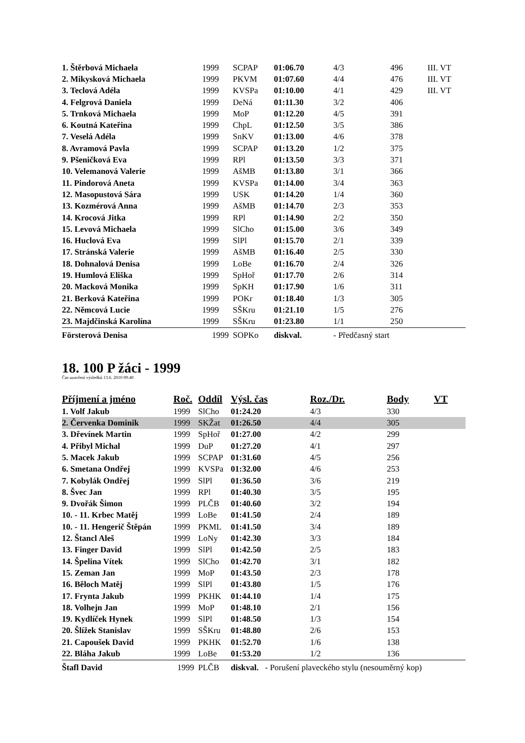| 1. Štěrbová Michaela | 1999 | SCPAP | 01:06.70 | 4/3 | 496 | III. VT |
| 2. Mikysková Michaela | 1999 | PKVM | 01:07.60 | 4/4 | 476 | III. VT |
| 3. Teclová Adéla | 1999 | KVSPa | 01:10.00 | 4/1 | 429 | III. VT |
| 4. Felgrová Daniela | 1999 | DeNá | 01:11.30 | 3/2 | 406 | |
| 5. Trnková Michaela | 1999 | MoP | 01:12.20 | 4/5 | 391 | |
| 6. Koutná Kateřina | 1999 | ChpL | 01:12.50 | 3/5 | 386 | |
| 7. Veselá Adéla | 1999 | SnKV | 01:13.00 | 4/6 | 378 | |
| 8. Avramová Pavla | 1999 | SCPAP | 01:13.20 | 1/2 | 375 | |
| 9. Pšeničková Eva | 1999 | RPl | 01:13.50 | 3/3 | 371 | |
| 10. Velemanová Valerie | 1999 | AšMB | 01:13.80 | 3/1 | 366 | |
| 11. Pindorová Aneta | 1999 | KVSPa | 01:14.00 | 3/4 | 363 | |
| 12. Masopustová Sára | 1999 | USK | 01:14.20 | 1/4 | 360 | |
| 13. Kozmérová Anna | 1999 | AšMB | 01:14.70 | 2/3 | 353 | |
| 14. Krocová Jitka | 1999 | RPl | 01:14.90 | 2/2 | 350 | |
| 15. Levová Michaela | 1999 | SlCho | 01:15.00 | 3/6 | 349 | |
| 16. Huclová Eva | 1999 | SlPl | 01:15.70 | 2/1 | 339 | |
| 17. Stránská Valerie | 1999 | AšMB | 01:16.40 | 2/5 | 330 | |
| 18. Dohnalová Denisa | 1999 | LoBe | 01:16.70 | 2/4 | 326 | |
| 19. Humlová Eliška | 1999 | SpHoř | 01:17.70 | 2/6 | 314 | |
| 20. Macková Monika | 1999 | SpKH | 01:17.90 | 1/6 | 311 | |
| 21. Berková Kateřina | 1999 | POKr | 01:18.40 | 1/3 | 305 | |
| 22. Němcová Lucie | 1999 | SŠKru | 01:21.10 | 1/5 | 276 | |
| 23. Majdčinská Karolína | 1999 | SŠKru | 01:23.80 | 1/1 | 250 | |
| Försterová Denisa | 1999 | SOPKo | diskval. | - Předčasný start | | |
18. 100 P žáci - 1999
Čas uzavření výsledků 13.6. 2010 09:40
| Příjmení a jméno | Roč. | Oddíl | Výsl. čas | Roz./Dr. | Body | VT |
| --- | --- | --- | --- | --- | --- | --- |
| 1. Volf Jakub | 1999 | SlCho | 01:24.20 | 4/3 | 330 | |
| 2. Červenka Dominik | 1999 | SKŽat | 01:26.50 | 4/4 | 305 | |
| 3. Dřevínek Martin | 1999 | SpHoř | 01:27.00 | 4/2 | 299 | |
| 4. Přibyl Michal | 1999 | DuP | 01:27.20 | 4/1 | 297 | |
| 5. Macek Jakub | 1999 | SCPAP | 01:31.60 | 4/5 | 256 | |
| 6. Smetana Ondřej | 1999 | KVSPa | 01:32.00 | 4/6 | 253 | |
| 7. Kobylák Ondřej | 1999 | SlPl | 01:36.50 | 3/6 | 219 | |
| 8. Švec Jan | 1999 | RPl | 01:40.30 | 3/5 | 195 | |
| 9. Dvořák Šimon | 1999 | PLČB | 01:40.60 | 3/2 | 194 | |
| 10. - 11. Krbec Matěj | 1999 | LoBe | 01:41.50 | 2/4 | 189 | |
| 10. - 11. Hengerič Štěpán | 1999 | PKML | 01:41.50 | 3/4 | 189 | |
| 12. Štancl Aleš | 1999 | LoNy | 01:42.30 | 3/3 | 184 | |
| 13. Finger David | 1999 | SlPl | 01:42.50 | 2/5 | 183 | |
| 14. Špelina Vítek | 1999 | SlCho | 01:42.70 | 3/1 | 182 | |
| 15. Zeman Jan | 1999 | MoP | 01:43.50 | 2/3 | 178 | |
| 16. Běloch Matěj | 1999 | SlPl | 01:43.80 | 1/5 | 176 | |
| 17. Frynta Jakub | 1999 | PKHK | 01:44.10 | 1/4 | 175 | |
| 18. Volhejn Jan | 1999 | MoP | 01:48.10 | 2/1 | 156 | |
| 19. Kydlíček Hynek | 1999 | SlPl | 01:48.50 | 1/3 | 154 | |
| 20. Šlížek Stanislav | 1999 | SŠKru | 01:48.80 | 2/6 | 153 | |
| 21. Capoušek David | 1999 | PKHK | 01:52.70 | 1/6 | 138 | |
| 22. Bláha Jakub | 1999 | LoBe | 01:53.20 | 1/2 | 136 | |
| Štafl David | 1999 | PLČB | diskval. - Porušení plaveckého stylu (nesouměrný kop) | | | |